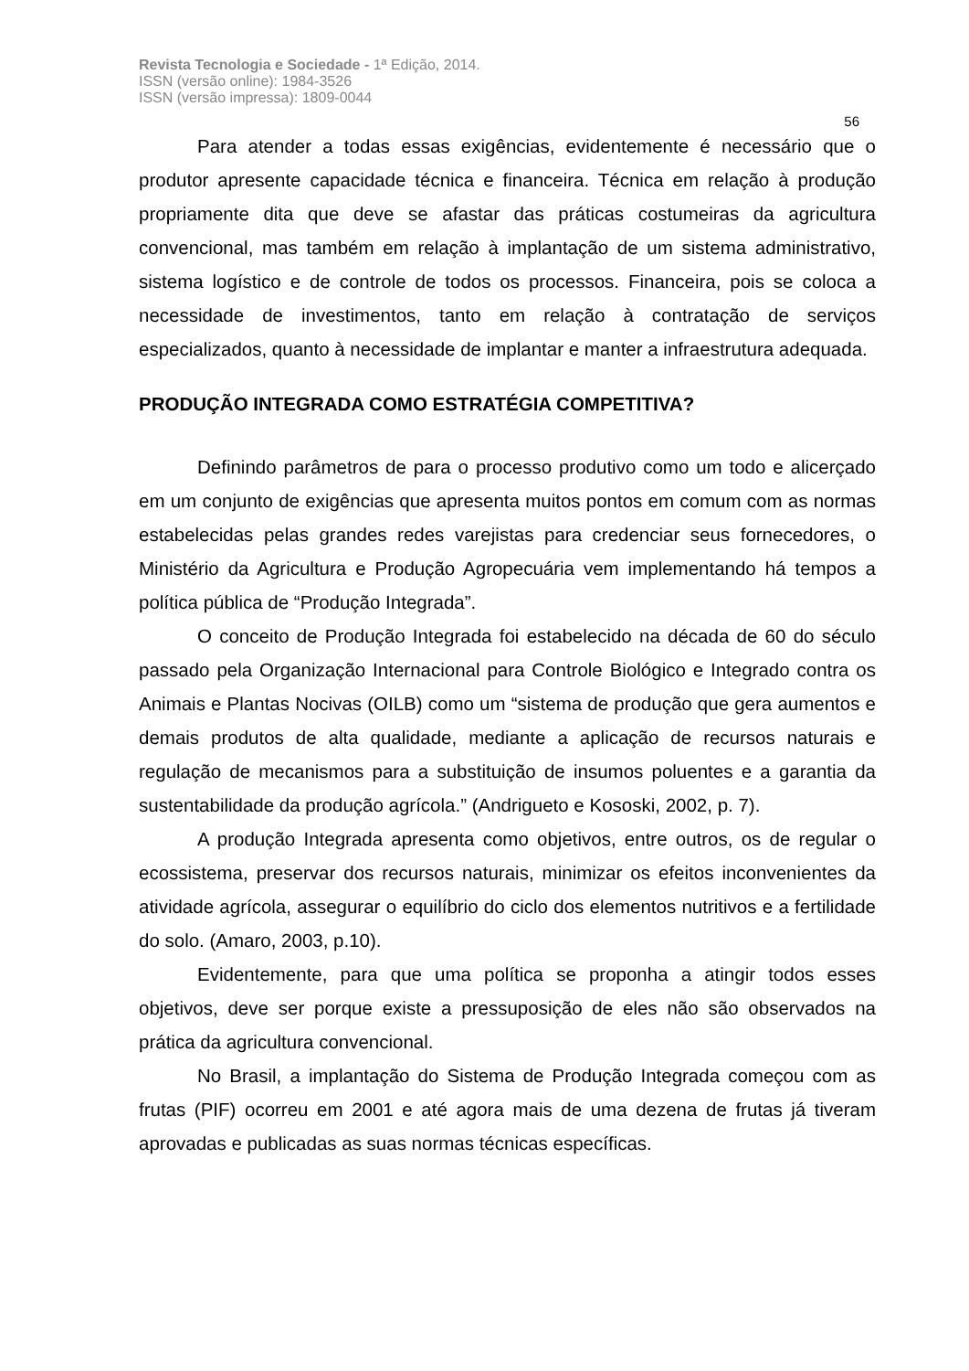Revista Tecnologia e Sociedade - 1ª Edição, 2014.
ISSN (versão online): 1984-3526
ISSN (versão impressa): 1809-0044
56
Para atender a todas essas exigências, evidentemente é necessário que o produtor apresente capacidade técnica e financeira. Técnica em relação à produção propriamente dita que deve se afastar das práticas costumeiras da agricultura convencional, mas também em relação à implantação de um sistema administrativo, sistema logístico e de controle de todos os processos. Financeira, pois se coloca a necessidade de investimentos, tanto em relação à contratação de serviços especializados, quanto à necessidade de implantar e manter a infraestrutura adequada.
PRODUÇÃO INTEGRADA COMO ESTRATÉGIA COMPETITIVA?
Definindo parâmetros de para o processo produtivo como um todo e alicerçado em um conjunto de exigências que apresenta muitos pontos em comum com as normas estabelecidas pelas grandes redes varejistas para credenciar seus fornecedores, o Ministério da Agricultura e Produção Agropecuária vem implementando há tempos a política pública de “Produção Integrada”.
O conceito de Produção Integrada foi estabelecido na década de 60 do século passado pela Organização Internacional para Controle Biológico e Integrado contra os Animais e Plantas Nocivas (OILB) como um “sistema de produção que gera aumentos e demais produtos de alta qualidade, mediante a aplicação de recursos naturais e regulação de mecanismos para a substituição de insumos poluentes e a garantia da sustentabilidade da produção agrícola.” (Andrigueto e Kososki, 2002, p. 7).
A produção Integrada apresenta como objetivos, entre outros, os de regular o ecossistema, preservar dos recursos naturais, minimizar os efeitos inconvenientes da atividade agrícola, assegurar o equilíbrio do ciclo dos elementos nutritivos e a fertilidade do solo. (Amaro, 2003, p.10).
Evidentemente, para que uma política se proponha a atingir todos esses objetivos, deve ser porque existe a pressuposição de eles não são observados na prática da agricultura convencional.
No Brasil, a implantação do Sistema de Produção Integrada começou com as frutas (PIF) ocorreu em 2001 e até agora mais de uma dezena de frutas já tiveram aprovadas e publicadas as suas normas técnicas específicas.